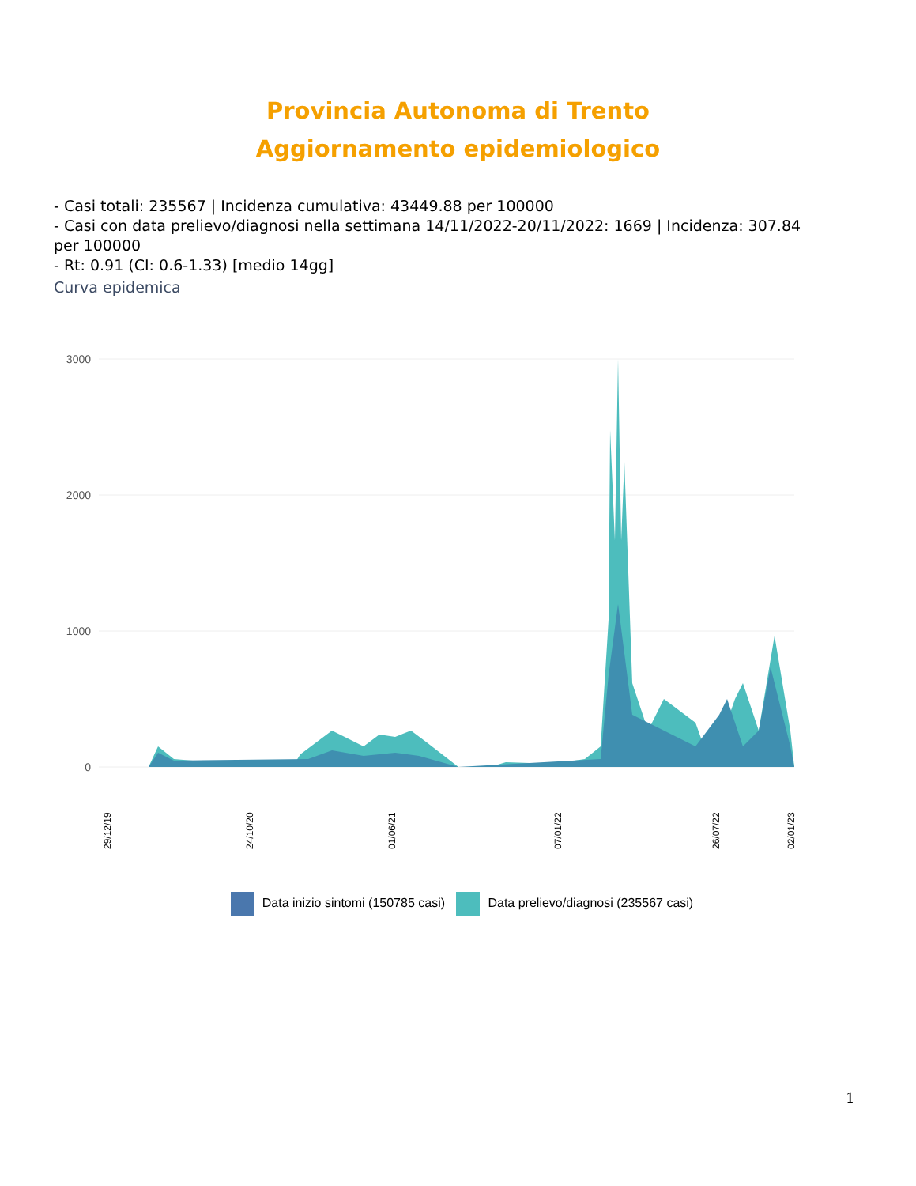Provincia Autonoma di Trento
Aggiornamento epidemiologico
- Casi totali: 235567 | Incidenza cumulativa: 43449.88 per 100000
- Casi con data prelievo/diagnosi nella settimana 14/11/2022-20/11/2022: 1669 | Incidenza: 307.84 per 100000
- Rt: 0.91 (CI: 0.6-1.33) [medio 14gg]
Curva epidemica
3000
2000
1000
0
29/12/19
24/10/20
01/06/21
07/01/22
26/07/22
02/01/23
Data inizio sintomi (150785 casi) Data prelievo/diagnosi (235567 casi)
1